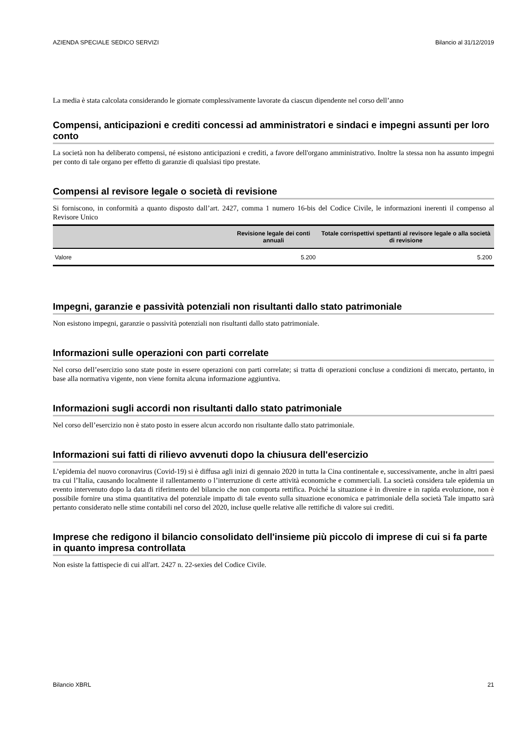AZIENDA SPECIALE SEDICO SERVIZI Bilancio al 31/12/2019
La media è stata calcolata considerando le giornate complessivamente lavorate da ciascun dipendente nel corso dell’anno
Compensi, anticipazioni e crediti concessi ad amministratori e sindaci e impegni assunti per loro conto
La società non ha deliberato compensi, né esistono anticipazioni e crediti, a favore dell'organo amministrativo. Inoltre la stessa non ha assunto impegni per conto di tale organo per effetto di garanzie di qualsiasi tipo prestate.
Compensi al revisore legale o società di revisione
Si forniscono, in conformità a quanto disposto dall’art. 2427, comma 1 numero 16-bis del Codice Civile, le informazioni inerenti il compenso al Revisore Unico
| | Revisione legale dei conti annuali | Totale corrispettivi spettanti al revisore legale o alla società di revisione |
| --- | --- | --- |
| Valore | 5.200 | 5.200 |
Impegni, garanzie e passività potenziali non risultanti dallo stato patrimoniale
Non esistono impegni, garanzie o passività potenziali non risultanti dallo stato patrimoniale.
Informazioni sulle operazioni con parti correlate
Nel corso dell’esercizio sono state poste in essere operazioni con parti correlate; si tratta di operazioni concluse a condizioni di mercato, pertanto, in base alla normativa vigente, non viene fornita alcuna informazione aggiuntiva.
Informazioni sugli accordi non risultanti dallo stato patrimoniale
Nel corso dell’esercizio non è stato posto in essere alcun accordo non risultante dallo stato patrimoniale.
Informazioni sui fatti di rilievo avvenuti dopo la chiusura dell'esercizio
L’epidemia del nuovo coronavirus (Covid-19) si è diffusa agli inizi di gennaio 2020 in tutta la Cina continentale e, successivamente, anche in altri paesi tra cui l’Italia, causando localmente il rallentamento o l’interruzione di certe attività economiche e commerciali. La società considera tale epidemia un evento intervenuto dopo la data di riferimento del bilancio che non comporta rettifica. Poiché la situazione è in divenire e in rapida evoluzione, non è possibile fornire una stima quantitativa del potenziale impatto di tale evento sulla situazione economica e patrimoniale della società Tale impatto sarà pertanto considerato nelle stime contabili nel corso del 2020, incluse quelle relative alle rettifiche di valore sui crediti.
Imprese che redigono il bilancio consolidato dell'insieme più piccolo di imprese di cui si fa parte in quanto impresa controllata
Non esiste la fattispecie di cui all'art. 2427 n. 22-sexies del Codice Civile.
Bilancio XBRL 21